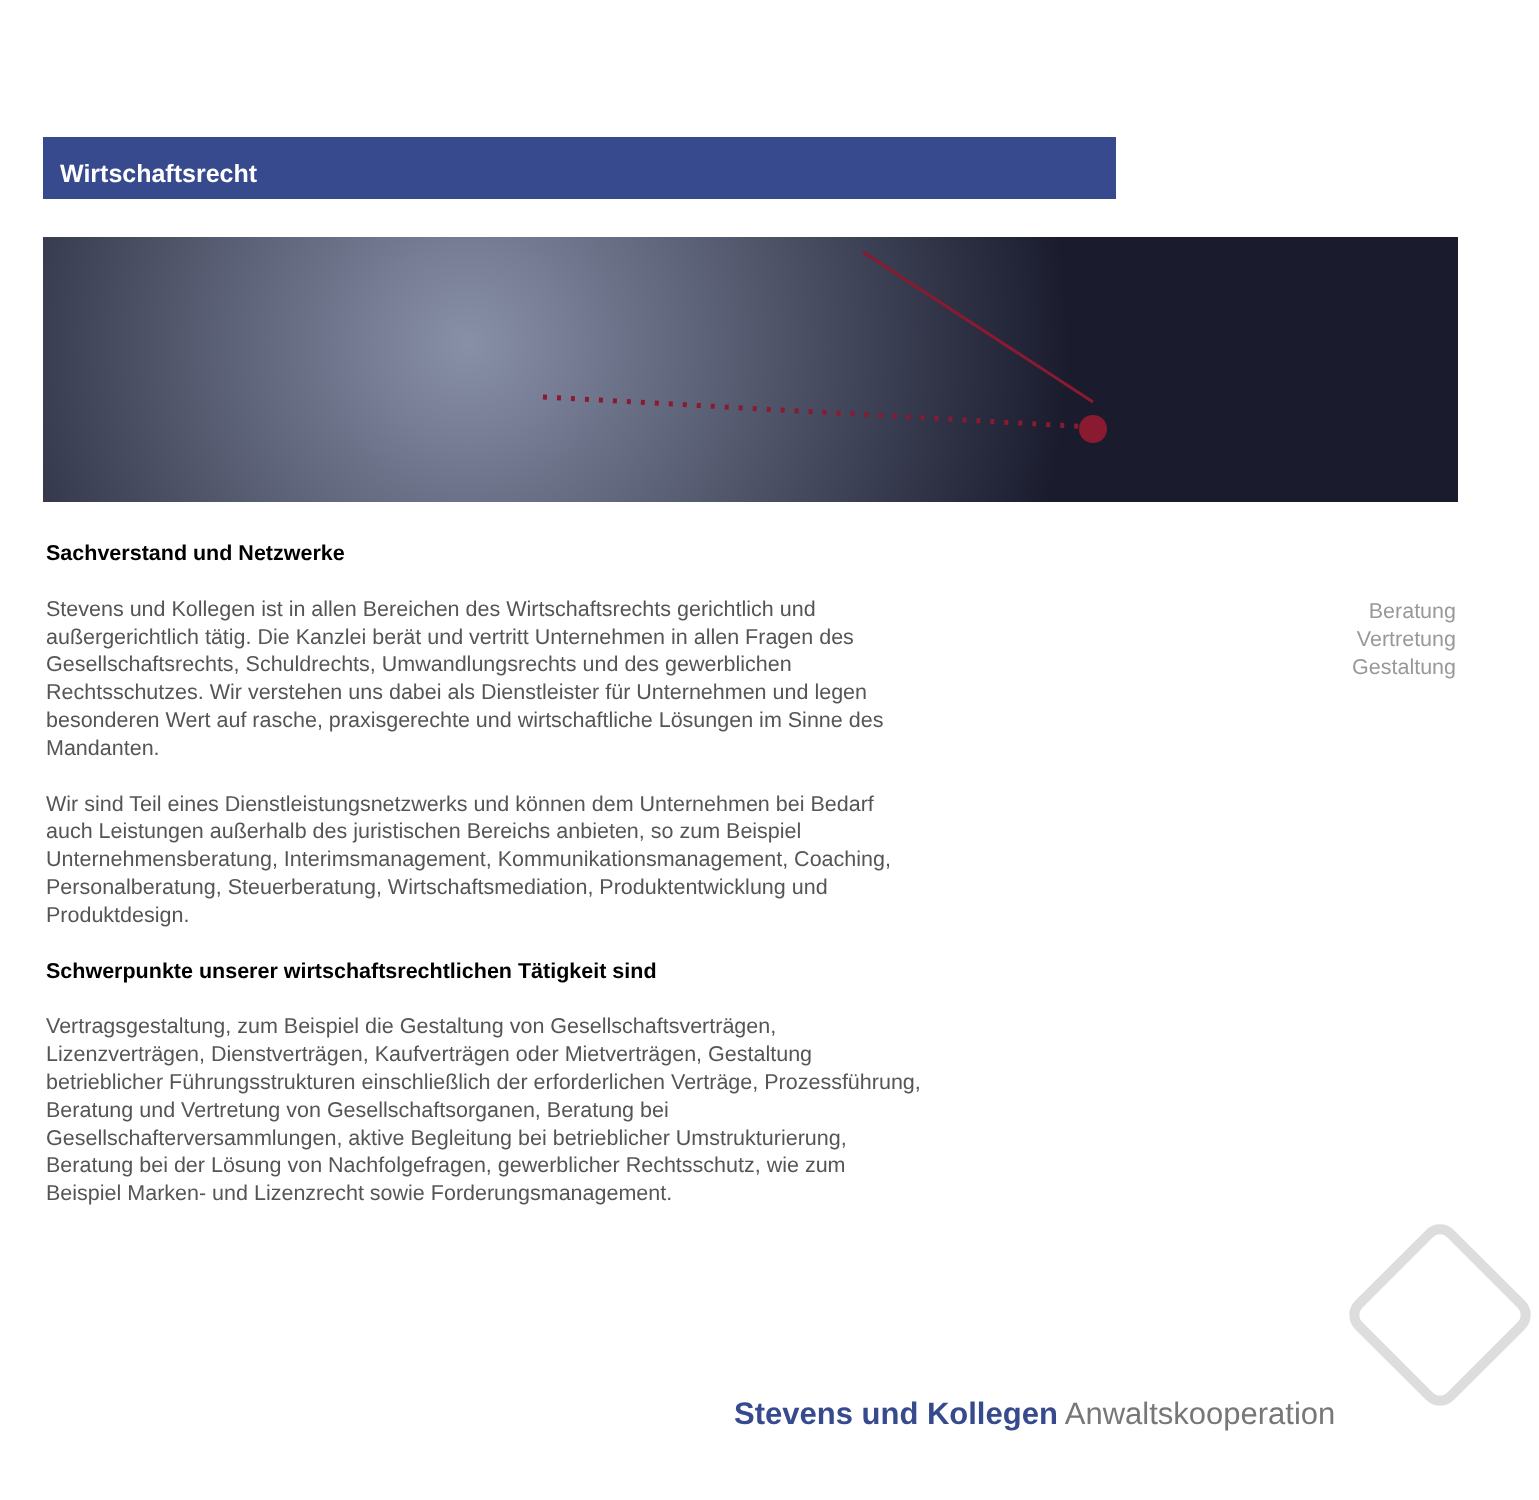Wirtschaftsrecht
Sachverstand und Netzwerke
Stevens und Kollegen ist in allen Bereichen des Wirtschaftsrechts gerichtlich und außergerichtlich tätig. Die Kanzlei berät und vertritt Unternehmen in allen Fragen des Gesellschaftsrechts, Schuldrechts, Umwandlungsrechts und des gewerblichen Rechtsschutzes. Wir verstehen uns dabei als Dienstleister für Unternehmen und legen besonderen Wert auf rasche, praxisgerechte und wirtschaftliche Lösungen im Sinne des Mandanten.
Wir sind Teil eines Dienstleistungsnetzwerks und können dem Unternehmen bei Bedarf auch Leistungen außerhalb des juristischen Bereichs anbieten, so zum Beispiel Unternehmensberatung, Interimsmanagement, Kommunikationsmanagement, Coaching, Personalberatung, Steuerberatung, Wirtschaftsmediation, Produktentwicklung und Produktdesign.
Schwerpunkte unserer wirtschaftsrechtlichen Tätigkeit sind
Vertragsgestaltung, zum Beispiel die Gestaltung von Gesellschaftsverträgen, Lizenzverträgen, Dienstverträgen, Kaufverträgen oder Mietverträgen, Gestaltung betrieblicher Führungsstrukturen einschließlich der erforderlichen Verträge, Prozessführung, Beratung und Vertretung von Gesellschaftsorganen, Beratung bei Gesellschafterversammlungen, aktive Begleitung bei betrieblicher Umstrukturierung, Beratung bei der Lösung von Nachfolgefragen, gewerblicher Rechtsschutz, wie zum Beispiel Marken- und Lizenzrecht sowie Forderungsmanagement.
Beratung
Vertretung
Gestaltung
Stevens und Kollegen Anwaltskooperation